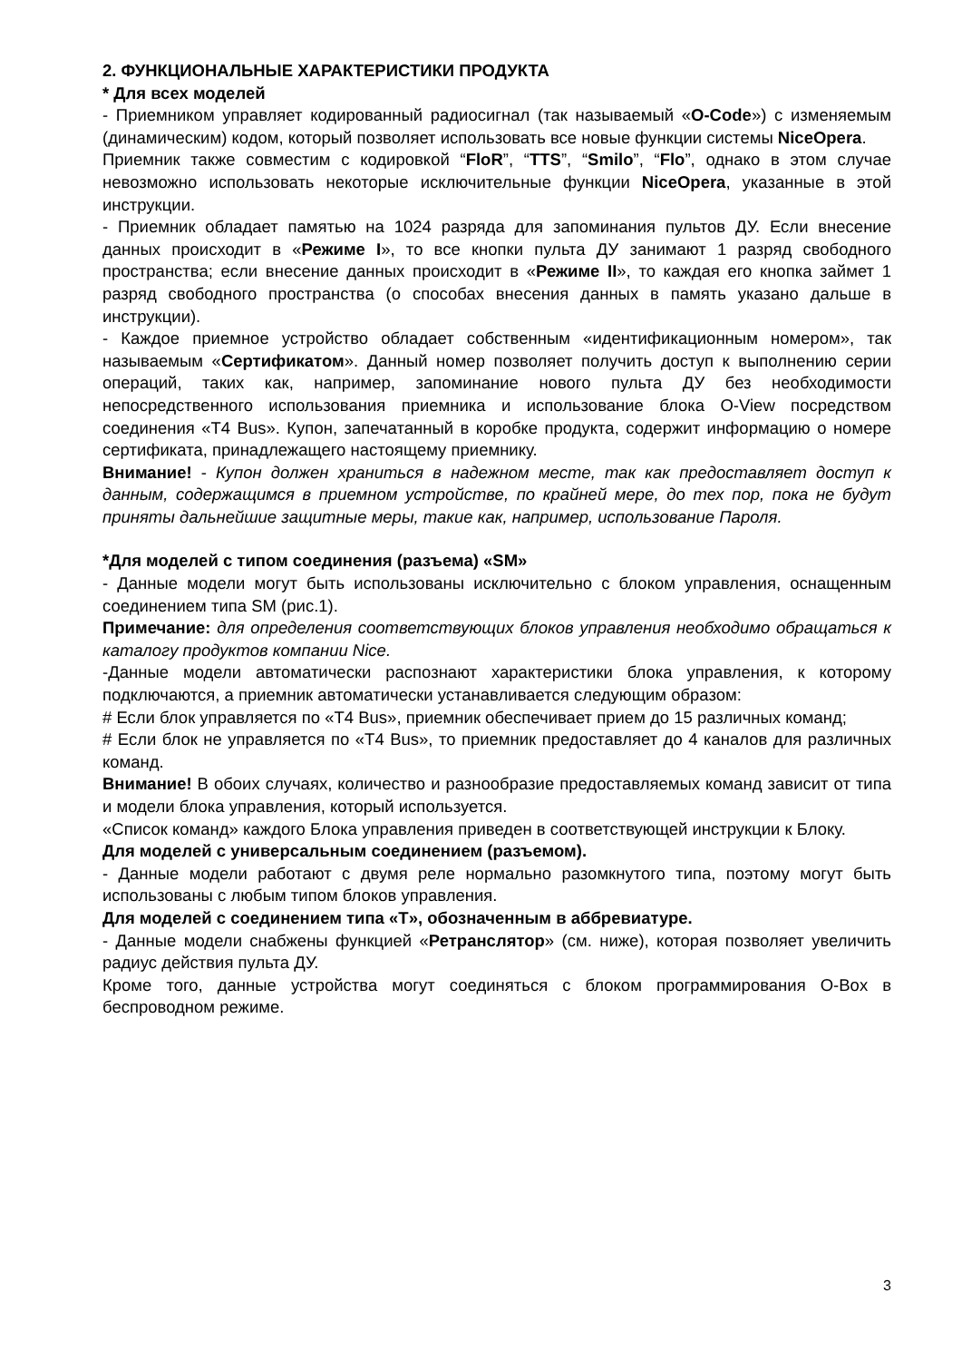2. ФУНКЦИОНАЛЬНЫЕ ХАРАКТЕРИСТИКИ ПРОДУКТА
* Для всех моделей
- Приемником управляет кодированный радиосигнал (так называемый «O-Code») с изменяемым (динамическим) кодом, который позволяет использовать все новые функции системы NiceOpera.
Приемник также совместим с кодировкой “FloR”, “TTS”, “Smilo”, “Flo”, однако в этом случае невозможно использовать некоторые исключительные функции NiceOpera, указанные в этой инструкции.
- Приемник обладает памятью на 1024 разряда для запоминания пультов ДУ. Если внесение данных происходит в «Режиме I», то все кнопки пульта ДУ занимают 1 разряд свободного пространства; если внесение данных происходит в «Режиме II», то каждая его кнопка займет 1 разряд свободного пространства (о способах внесения данных в память указано дальше в инструкции).
- Каждое приемное устройство обладает собственным «идентификационным номером», так называемым «Сертификатом». Данный номер позволяет получить доступ к выполнению серии операций, таких как, например, запоминание нового пульта ДУ без необходимости непосредственного использования приемника и использование блока O-View посредством соединения «T4 Bus». Купон, запечатанный в коробке продукта, содержит информацию о номере сертификата, принадлежащего настоящему приемнику.
Внимание! - Купон должен храниться в надежном месте, так как предоставляет доступ к данным, содержащимся в приемном устройстве, по крайней мере, до тех пор, пока не будут приняты дальнейшие защитные меры, такие как, например, использование Пароля.
*Для моделей с типом соединения (разъема) «SM»
- Данные модели могут быть использованы исключительно с блоком управления, оснащенным соединением типа SM (рис.1).
Примечание: для определения соответствующих блоков управления необходимо обращаться к каталогу продуктов компании Nice.
-Данные модели автоматически распознают характеристики блока управления, к которому подключаются, а приемник автоматически устанавливается следующим образом:
# Если блок управляется по «T4 Bus», приемник обеспечивает прием до 15 различных команд;
# Если блок не управляется по «T4 Bus», то приемник предоставляет до 4 каналов для различных команд.
Внимание! В обоих случаях, количество и разнообразие предоставляемых команд зависит от типа и модели блока управления, который используется.
«Список команд» каждого Блока управления приведен в соответствующей инструкции к Блоку.
Для моделей с универсальным соединением (разъемом).
- Данные модели работают с двумя реле нормально разомкнутого типа, поэтому могут быть использованы с любым типом блоков управления.
Для моделей с соединением типа «T», обозначенным в аббревиатуре.
- Данные модели снабжены функцией «Ретранслятор» (см. ниже), которая позволяет увеличить радиус действия пульта ДУ.
Кроме того, данные устройства могут соединяться с блоком программирования O-Box в беспроводном режиме.
3